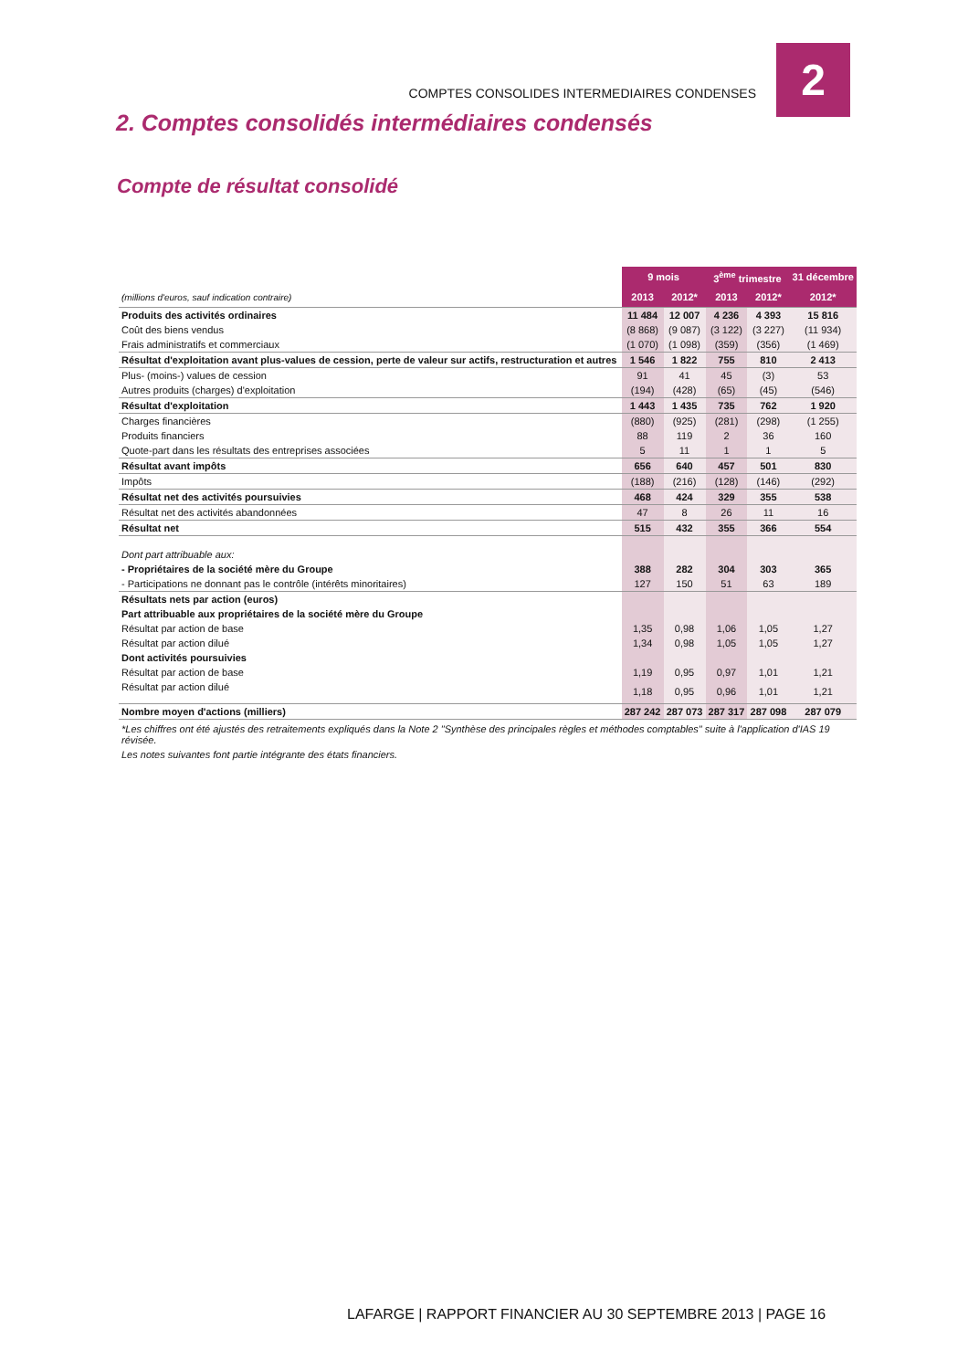2
COMPTES CONSOLIDES INTERMEDIAIRES CONDENSES
2. Comptes consolidés intermédiaires condensés
Compte de résultat consolidé
| | 9 mois | | 3<sup>ème</sup> trimestre | | 31 décembre |
| (millions d'euros, sauf indication contraire) | 2013 | 2012* | 2013 | 2012* | 2012* |
| Produits des activités ordinaires | 11 484 | 12 007 | 4 236 | 4 393 | 15 816 |
| Coût des biens vendus | (8 868) | (9 087) | (3 122) | (3 227) | (11 934) |
| Frais administratifs et commerciaux | (1 070) | (1 098) | (359) | (356) | (1 469) |
| Résultat d'exploitation avant plus-values de cession, perte de valeur sur actifs, restructuration et autres | 1 546 | 1 822 | 755 | 810 | 2 413 |
| Plus- (moins-) values de cession | 91 | 41 | 45 | (3) | 53 |
| Autres produits (charges) d'exploitation | (194) | (428) | (65) | (45) | (546) |
| Résultat d'exploitation | 1 443 | 1 435 | 735 | 762 | 1 920 |
| Charges financières | (880) | (925) | (281) | (298) | (1 255) |
| Produits financiers | 88 | 119 | 2 | 36 | 160 |
| Quote-part dans les résultats des entreprises associées | 5 | 11 | 1 | 1 | 5 |
| Résultat avant impôts | 656 | 640 | 457 | 501 | 830 |
| Impôts | (188) | (216) | (128) | (146) | (292) |
| Résultat net des activités poursuivies | 468 | 424 | 329 | 355 | 538 |
| Résultat net des activités abandonnées | 47 | 8 | 26 | 11 | 16 |
| Résultat net | 515 | 432 | 355 | 366 | 554 |
| Dont part attribuable aux: | | | | | |
| - Propriétaires de la société mère du Groupe | 388 | 282 | 304 | 303 | 365 |
| - Participations ne donnant pas le contrôle (intérêts minoritaires) | 127 | 150 | 51 | 63 | 189 |
| Résultats nets par action (euros) | | | | | |
| Part attribuable aux propriétaires de la société mère du Groupe | | | | | |
| Résultat par action de base | 1,35 | 0,98 | 1,06 | 1,05 | 1,27 |
| Résultat par action dilué | 1,34 | 0,98 | 1,05 | 1,05 | 1,27 |
| Dont activités poursuivies | | | | | |
| Résultat par action de base | 1,19 | 0,95 | 0,97 | 1,01 | 1,21 |
| Résultat par action dilué | 1,18 | 0,95 | 0,96 | 1,01 | 1,21 |
| Nombre moyen d'actions (milliers) | 287 242 | 287 073 | 287 317 | 287 098 | 287 079 |
*Les chiffres ont été ajustés des retraitements expliqués dans la Note 2 "Synthèse des principales règles et méthodes comptables" suite à l'application d'IAS 19 révisée.
Les notes suivantes font partie intégrante des états financiers.
LAFARGE | RAPPORT FINANCIER AU 30 SEPTEMBRE 2013 | PAGE 16